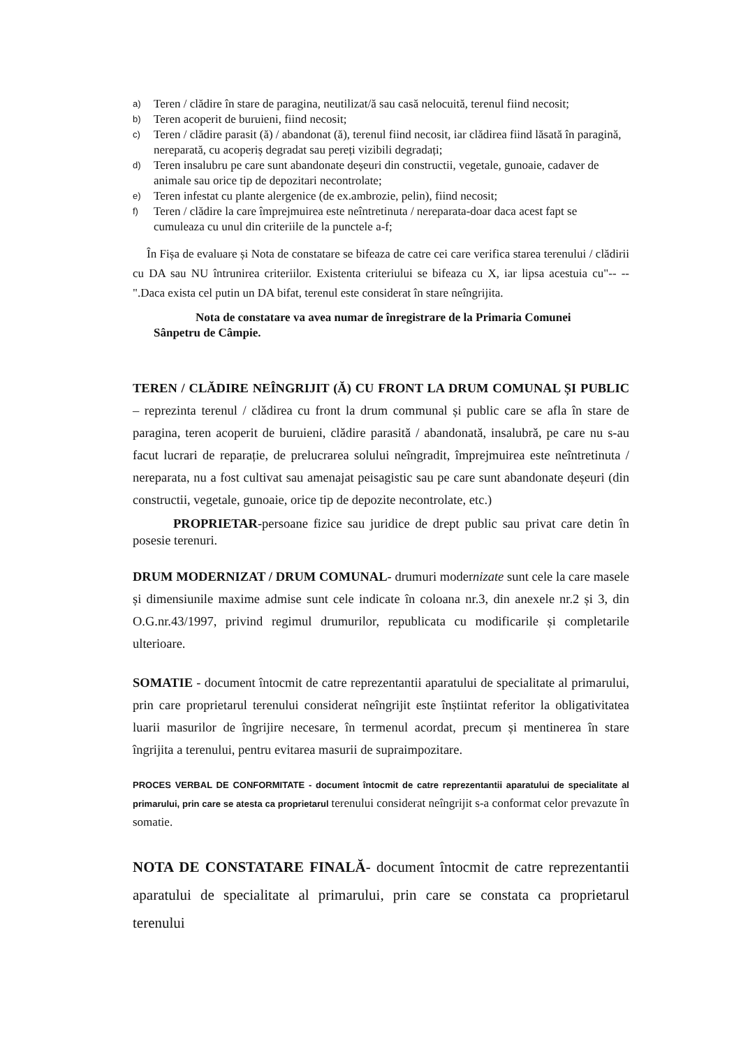a) Teren / clădire în stare de paragina, neutilizat/ă sau casă nelocuită, terenul fiind necosit;
b) Teren acoperit de buruieni, fiind necosit;
c) Teren / clădire parasit (ă) / abandonat (ă), terenul fiind necosit, iar clădirea fiind lăsată în paragină, nereparată, cu acoperiș degradat sau pereți vizibili degradați;
d) Teren insalubru pe care sunt abandonate deșeuri din constructii, vegetale, gunoaie, cadaver de animale sau orice tip de depozitari necontrolate;
e) Teren infestat cu plante alergenice (de ex.ambrozie, pelin), fiind necosit;
f) Teren / clădire la care împrejmuirea este neîntretinuta / nereparata-doar daca acest fapt se cumuleaza cu unul din criteriile de la punctele a-f;
În Fișa de evaluare și Nota de constatare se bifeaza de catre cei care verifica starea terenului / clădirii cu DA sau NU întrunirea criteriilor. Existenta criteriului se bifeaza cu X, iar lipsa acestuia cu"-- --".Daca exista cel putin un DA bifat, terenul este considerat în stare neîngrijita.
Nota de constatare va avea numar de înregistrare de la Primaria Comunei
Sânpetru de Câmpie.
TEREN / CLĂDIRE NEÎNGRIJIT (Ă) CU FRONT LA DRUM COMUNAL ȘI PUBLIC – reprezinta terenul / clădirea cu front la drum communal și public care se afla în stare de paragina, teren acoperit de buruieni, clădire parasită / abandonată, insalubră, pe care nu s-au facut lucrari de reparație, de prelucrarea solului neîngradit, împrejmuirea este neîntretinuta / nereparata, nu a fost cultivat sau amenajat peisagistic sau pe care sunt abandonate deșeuri (din constructii, vegetale, gunoaie, orice tip de depozite necontrolate, etc.)
PROPRIETAR-persoane fizice sau juridice de drept public sau privat care detin în posesie terenuri.
DRUM MODERNIZAT / DRUM COMUNAL- drumuri modernizate sunt cele la care masele și dimensiunile maxime admise sunt cele indicate în coloana nr.3, din anexele nr.2 și 3, din O.G.nr.43/1997, privind regimul drumurilor, republicata cu modificarile și completarile ulterioare.
SOMATIE - document întocmit de catre reprezentantii aparatului de specialitate al primarului, prin care proprietarul terenului considerat neîngrijit este înștiintat referitor la obligativitatea luarii masurilor de îngrijire necesare, în termenul acordat, precum și mentinerea în stare îngrijita a terenului, pentru evitarea masurii de supraimpozitare.
PROCES VERBAL DE CONFORMITATE - document întocmit de catre reprezentantii aparatului de specialitate al primarului, prin care se atesta ca proprietarul terenului considerat neîngrijit s-a conformat celor prevazute în somatie.
NOTA DE CONSTATARE FINALĂ- document întocmit de catre reprezentantii aparatului de specialitate al primarului, prin care se constata ca proprietarul terenului